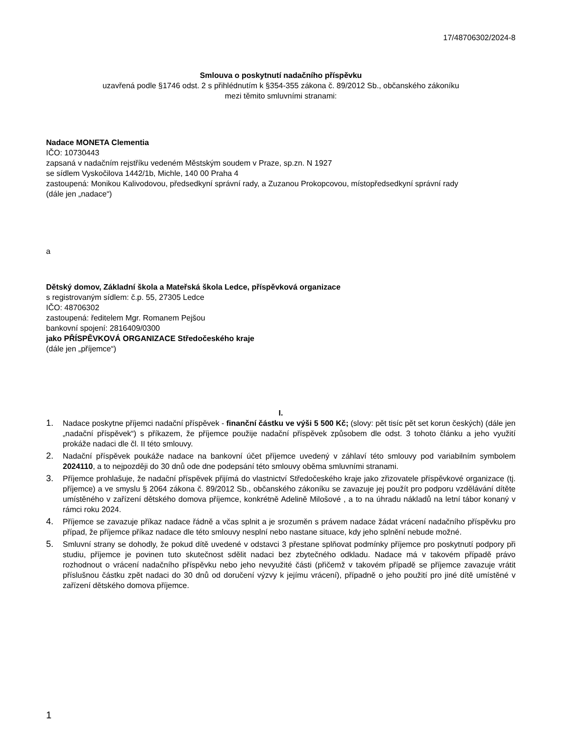17/48706302/2024-8
Smlouva o poskytnutí nadačního příspěvku
uzavřená podle §1746 odst. 2 s přihlédnutím k §354-355 zákona č. 89/2012 Sb., občanského zákoníku
mezi těmito smluvními stranami:
Nadace MONETA Clementia
IČO: 10730443
zapsaná v nadačním rejstříku vedeném Městským soudem v Praze, sp.zn. N 1927
se sídlem Vyskočilova 1442/1b, Michle, 140 00 Praha 4
zastoupená: Monikou Kalivodovou, předsedkyní správní rady, a Zuzanou Prokopcovou, místopředsedkyní správní rady
(dále jen „nadace“)
a
Dětský domov, Základní škola a Mateřská škola Ledce, příspěvková organizace
s registrovaným sídlem: č.p. 55, 27305 Ledce
IČO: 48706302
zastoupená: ředitelem Mgr. Romanem Pejšou
bankovní spojení: 2816409/0300
jako PŘÍSPĚVKOVÁ ORGANIZACE Středočeského kraje
(dále jen „příjemce“)
I.
1. Nadace poskytne příjemci nadační příspěvek - finanční částku ve výši 5 500 Kč; (slovy: pět tisíc pět set korun českých) (dále jen „nadační příspěvek“) s příkazem, že příjemce použije nadační příspěvek způsobem dle odst. 3 tohoto článku a jeho využití prokáže nadaci dle čl. II této smlouvy.
2. Nadační příspěvek poukáže nadace na bankovní účet příjemce uvedený v záhlaví této smlouvy pod variabilním symbolem 2024110, a to nejpozději do 30 dnů ode dne podepsání této smlouvy oběma smluvními stranami.
3. Příjemce prohlašuje, že nadační příspěvek přijímá do vlastnictví Středočeského kraje jako zřizovatele příspěvkové organizace (tj. příjemce) a ve smyslu § 2064 zákona č. 89/2012 Sb., občanského zákoníku se zavazuje jej použít pro podporu vzdělávání dítěte umístěného v zařízení dětského domova příjemce, konkrétně Adelině Milošové , a to na úhradu nákladů na letní tábor konaný v rámci roku 2024.
4. Příjemce se zavazuje příkaz nadace řádně a včas splnit a je srozuměn s právem nadace žádat vrácení nadačního příspěvku pro případ, že příjemce příkaz nadace dle této smlouvy nesplní nebo nastane situace, kdy jeho splnění nebude možné.
5. Smluvní strany se dohodly, že pokud dítě uvedené v odstavci 3 přestane splňovat podmínky příjemce pro poskytnutí podpory při studiu, příjemce je povinen tuto skutečnost sdělit nadaci bez zbytečného odkladu. Nadace má v takovém případě právo rozhodnout o vrácení nadačního příspěvku nebo jeho nevyužité části (přičemž v takovém případě se příjemce zavazuje vrátit příslušnou částku zpět nadaci do 30 dnů od doručení výzvy k jejímu vrácení), případně o jeho použití pro jiné dítě umístěné v zařízení dětského domova příjemce.
1